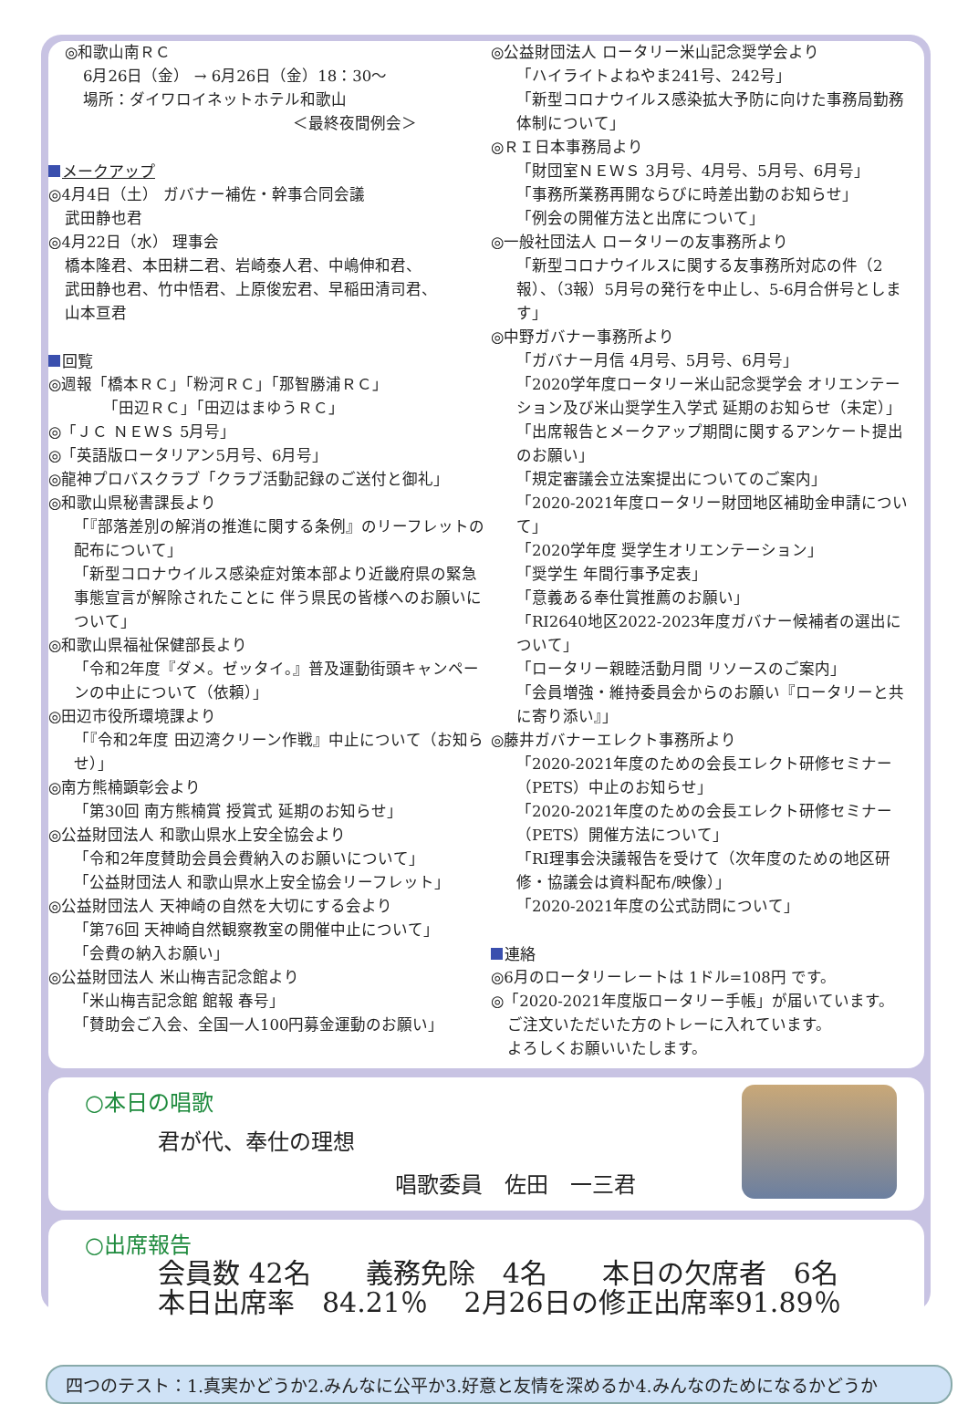◎和歌山南ＲＣ
6月26日（金） → 6月26日（金）18：30～
場所：ダイワロイネットホテル和歌山
＜最終夜間例会＞
メークアップ
◎4月4日（土） ガバナー補佐・幹事合同会議
武田静也君
◎4月22日（水） 理事会
橋本隆君、本田耕二君、岩崎泰人君、中嶋伸和君、
武田静也君、竹中悟君、上原俊宏君、早稲田清司君、
山本亘君
回覧
◎週報「橋本ＲＣ」「粉河ＲＣ」「那智勝浦ＲＣ」
「田辺ＲＣ」「田辺はまゆうＲＣ」
◎「ＪＣ ＮＥＷＳ 5月号」
◎「英語版ロータリアン5月号、6月号」
◎龍神プロバスクラブ「クラブ活動記録のご送付と御礼」
◎和歌山県秘書課長より
「『部落差別の解消の推進に関する条例』のリーフレットの配布について」
「新型コロナウイルス感染症対策本部より近畿府県の緊急事態宣言が解除されたことに 伴う県民の皆様へのお願いについて」
◎和歌山県福祉保健部長より
「令和2年度『ダメ。ゼッタイ。』普及運動街頭キャンペーンの中止について（依頼）」
◎田辺市役所環境課より
「『令和2年度 田辺湾クリーン作戦』中止について（お知らせ）」
◎南方熊楠顕彰会より
「第30回 南方熊楠賞 授賞式 延期のお知らせ」
◎公益財団法人 和歌山県水上安全協会より
「令和2年度賛助会員会費納入のお願いについて」
「公益財団法人 和歌山県水上安全協会リーフレット」
◎公益財団法人 天神崎の自然を大切にする会より
「第76回 天神崎自然観察教室の開催中止について」
「会費の納入お願い」
◎公益財団法人 米山梅吉記念館より
「米山梅吉記念館 館報 春号」
「賛助会ご入会、全国一人100円募金運動のお願い」
◎公益財団法人 ロータリー米山記念奨学会より
「ハイライトよねやま241号、242号」
「新型コロナウイルス感染拡大予防に向けた事務局勤務体制について」
◎ＲＩ日本事務局より
「財団室ＮＥＷＳ 3月号、4月号、5月号、6月号」
「事務所業務再開ならびに時差出勤のお知らせ」
「例会の開催方法と出席について」
◎一般社団法人 ロータリーの友事務所より
「新型コロナウイルスに関する友事務所対応の件（2報）、（3報）5月号の発行を中止し、5-6月合併号とします」
◎中野ガバナー事務所より
「ガバナー月信 4月号、5月号、6月号」
「2020学年度ロータリー米山記念奨学会 オリエンテーション及び米山奨学生入学式 延期のお知らせ（未定）」
「出席報告とメークアップ期間に関するアンケート提出のお願い」
「規定審議会立法案提出についてのご案内」
「2020-2021年度ロータリー財団地区補助金申請について」
「2020学年度 奨学生オリエンテーション」
「奨学生 年間行事予定表」
「意義ある奉仕賞推薦のお願い」
「RI2640地区2022-2023年度ガバナー候補者の選出について」
「ロータリー親睦活動月間 リソースのご案内」
「会員増強・維持委員会からのお願い『ロータリーと共に寄り添い』」
◎藤井ガバナーエレクト事務所より
「2020-2021年度のための会長エレクト研修セミナー（PETS）中止のお知らせ」
「2020-2021年度のための会長エレクト研修セミナー（PETS）開催方法について」
「RI理事会決議報告を受けて（次年度のための地区研修・協議会は資料配布/映像）」
「2020-2021年度の公式訪問について」
連絡
◎6月のロータリーレートは 1ドル=108円 です。
◎「2020-2021年度版ロータリー手帳」が届いています。
ご注文いただいた方のトレーに入れています。
よろしくお願いいたします。
○本日の唱歌
君が代、奉仕の理想
唱歌委員　佐田　一三君
○出席報告
会員数 42名　　義務免除　4名　　本日の欠席者　6名
本日出席率　84.21％　 2月26日の修正出席率91.89％
四つのテスト：1.真実かどうか2.みんなに公平か3.好意と友情を深めるか4.みんなのためになるかどうか